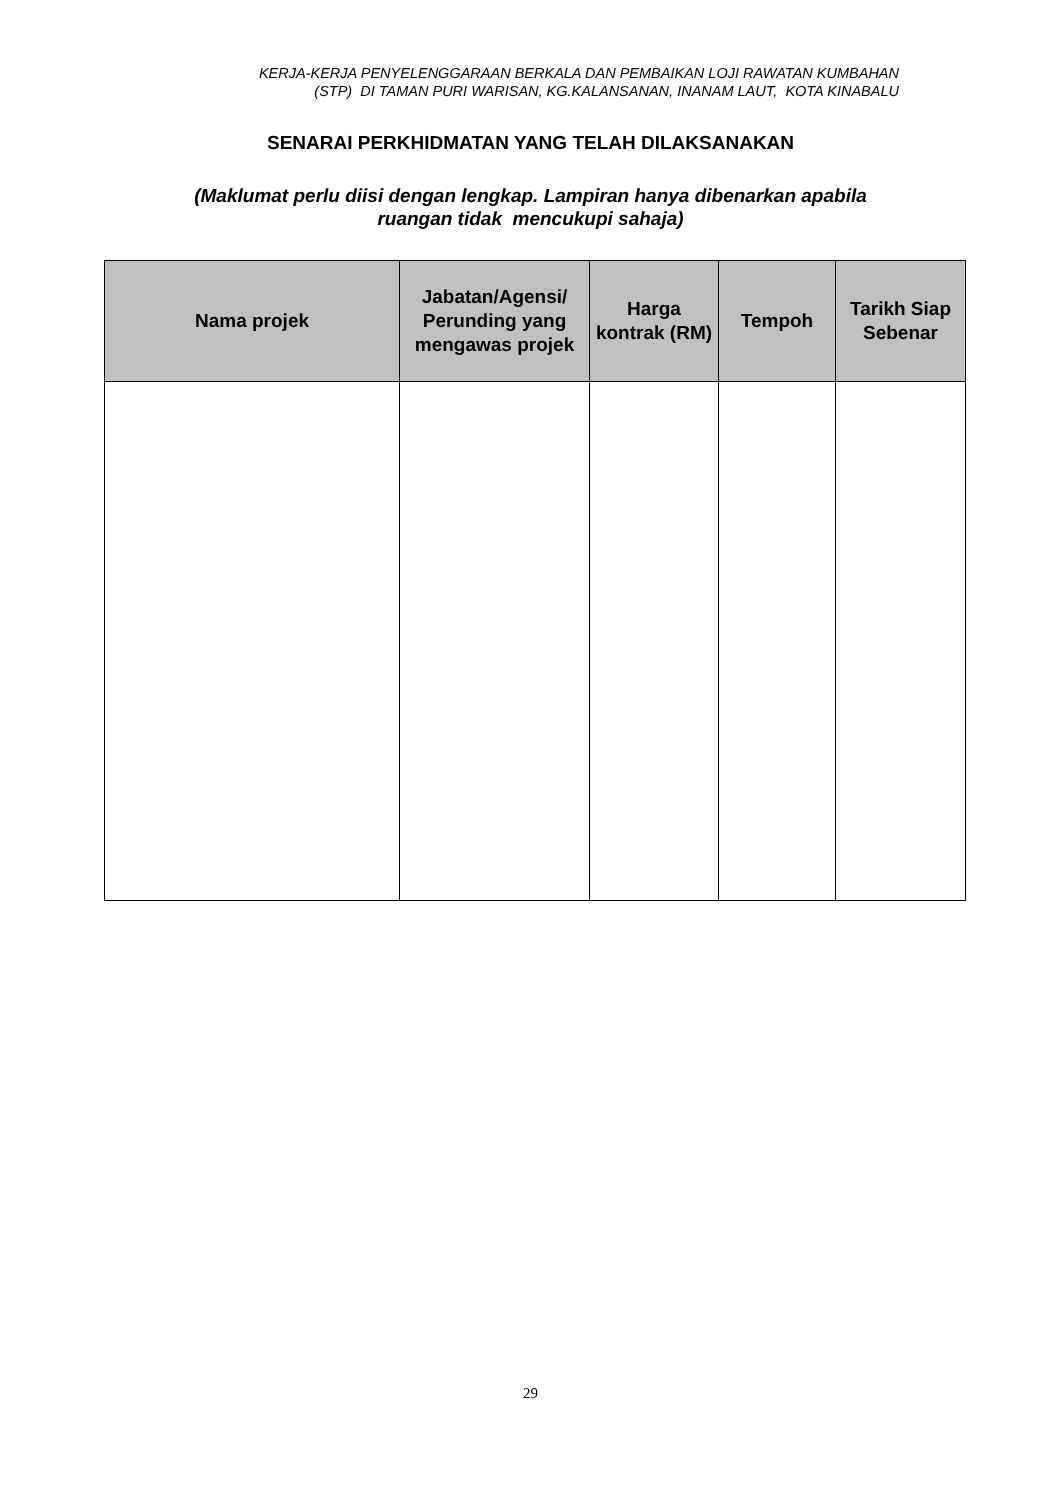KERJA-KERJA PENYELENGGARAAN BERKALA DAN PEMBAIKAN LOJI RAWATAN KUMBAHAN
(STP) DI TAMAN PURI WARISAN, KG.KALANSANAN, INANAM LAUT, KOTA KINABALU
SENARAI PERKHIDMATAN YANG TELAH DILAKSANAKAN
(Maklumat perlu diisi dengan lengkap. Lampiran hanya dibenarkan apabila
ruangan tidak mencukupi sahaja)
| Nama projek | Jabatan/Agensi/ Perunding yang mengawas projek | Harga kontrak (RM) | Tempoh | Tarikh Siap Sebenar |
| --- | --- | --- | --- | --- |
29